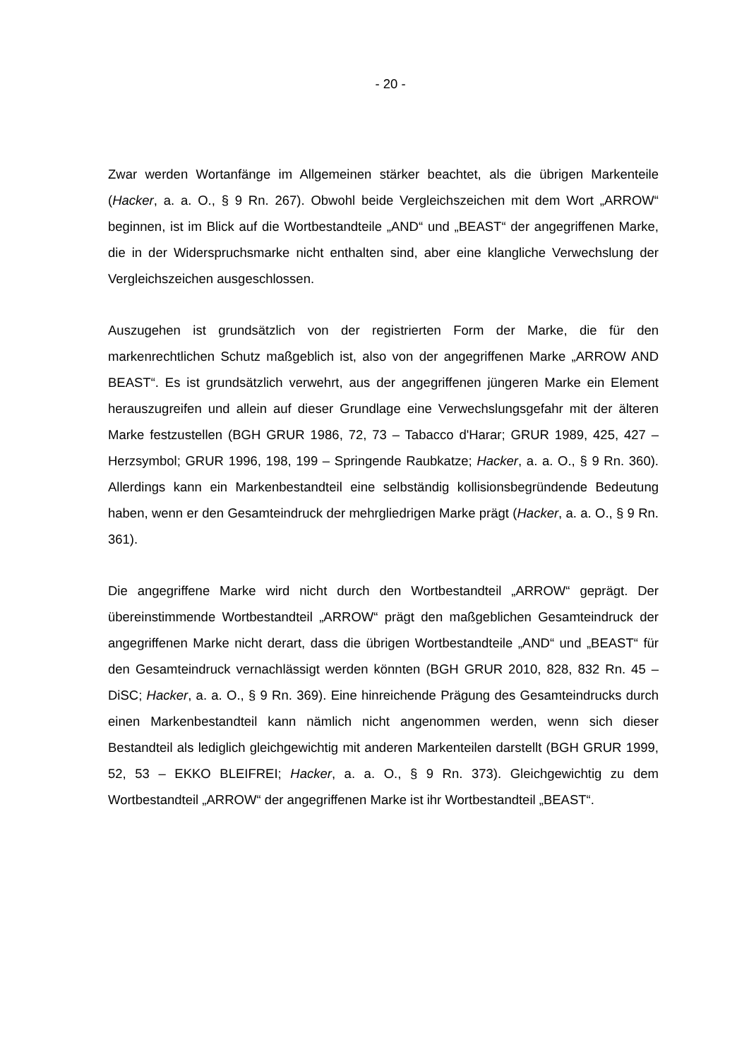- 20 -
Zwar werden Wortanfänge im Allgemeinen stärker beachtet, als die übrigen Markenteile (Hacker, a. a. O., § 9 Rn. 267). Obwohl beide Vergleichszeichen mit dem Wort „ARROW“ beginnen, ist im Blick auf die Wortbestandteile „AND“ und „BEAST“ der angegriffenen Marke, die in der Widerspruchsmarke nicht enthalten sind, aber eine klangliche Verwechslung der Vergleichszeichen ausgeschlossen.
Auszugehen ist grundsätzlich von der registrierten Form der Marke, die für den markenrechtlichen Schutz maßgeblich ist, also von der angegriffenen Marke „ARROW AND BEAST“. Es ist grundsätzlich verwehrt, aus der angegriffenen jüngeren Marke ein Element herauszugreifen und allein auf dieser Grundlage eine Verwechslungsgefahr mit der älteren Marke festzustellen (BGH GRUR 1986, 72, 73 – Tabacco d'Harar; GRUR 1989, 425, 427 – Herzsymbol; GRUR 1996, 198, 199 – Springende Raubkatze; Hacker, a. a. O., § 9 Rn. 360). Allerdings kann ein Markenbestandteil eine selbständig kollisionsbegründende Bedeutung haben, wenn er den Gesamteindruck der mehrgliedrigen Marke prägt (Hacker, a. a. O., § 9 Rn. 361).
Die angegriffene Marke wird nicht durch den Wortbestandteil „ARROW“ geprägt. Der übereinstimmende Wortbestandteil „ARROW“ prägt den maßgeblichen Gesamteindruck der angegriffenen Marke nicht derart, dass die übrigen Wortbestandteile „AND“ und „BEAST“ für den Gesamteindruck vernachlässigt werden könnten (BGH GRUR 2010, 828, 832 Rn. 45 – DiSC; Hacker, a. a. O., § 9 Rn. 369). Eine hinreichende Prägung des Gesamteindrucks durch einen Markenbestandteil kann nämlich nicht angenommen werden, wenn sich dieser Bestandteil als lediglich gleichgewichtig mit anderen Markenteilen darstellt (BGH GRUR 1999, 52, 53 – EKKO BLEIFREI; Hacker, a. a. O., § 9 Rn. 373). Gleichgewichtig zu dem Wortbestandteil „ARROW“ der angegriffenen Marke ist ihr Wortbestandteil „BEAST“.